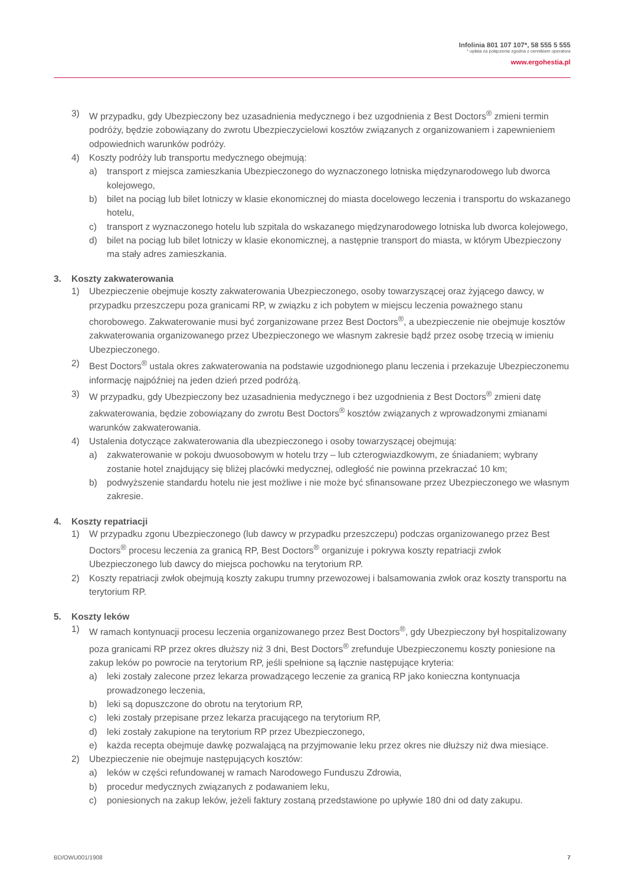Infolinia 801 107 107*, 58 555 5 555
* opłata za połączenie zgodna z cennikiem operatora
www.ergohestia.pl
3) W przypadku, gdy Ubezpieczony bez uzasadnienia medycznego i bez uzgodnienia z Best Doctors<sup>®</sup> zmieni termin podróży, będzie zobowiązany do zwrotu Ubezpieczycielowi kosztów związanych z organizowaniem i zapewnieniem odpowiednich warunków podróży.
4) Koszty podróży lub transportu medycznego obejmują:
a) transport z miejsca zamieszkania Ubezpieczonego do wyznaczonego lotniska międzynarodowego lub dworca kolejowego,
b) bilet na pociąg lub bilet lotniczy w klasie ekonomicznej do miasta docelowego leczenia i transportu do wskazanego hotelu,
c) transport z wyznaczonego hotelu lub szpitala do wskazanego międzynarodowego lotniska lub dworca kolejowego,
d) bilet na pociąg lub bilet lotniczy w klasie ekonomicznej, a następnie transport do miasta, w którym Ubezpieczony ma stały adres zamieszkania.
3. Koszty zakwaterowania
1) Ubezpieczenie obejmuje koszty zakwaterowania Ubezpieczonego, osoby towarzyszącej oraz żyjącego dawcy, w przypadku przeszczepu poza granicami RP, w związku z ich pobytem w miejscu leczenia poważnego stanu chorobowego. Zakwaterowanie musi być zorganizowane przez Best Doctors<sup>®</sup>, a ubezpieczenie nie obejmuje kosztów zakwaterowania organizowanego przez Ubezpieczonego we własnym zakresie bądź przez osobę trzecią w imieniu Ubezpieczonego.
2) Best Doctors<sup>®</sup> ustala okres zakwaterowania na podstawie uzgodnionego planu leczenia i przekazuje Ubezpieczonemu informację najpóźniej na jeden dzień przed podróżą.
3) W przypadku, gdy Ubezpieczony bez uzasadnienia medycznego i bez uzgodnienia z Best Doctors<sup>®</sup> zmieni datę zakwaterowania, będzie zobowiązany do zwrotu Best Doctors<sup>®</sup> kosztów związanych z wprowadzonymi zmianami warunków zakwaterowania.
4) Ustalenia dotyczące zakwaterowania dla ubezpieczonego i osoby towarzyszącej obejmują:
a) zakwaterowanie w pokoju dwuosobowym w hotelu trzy – lub czterogwiazdkowym, ze śniadaniem; wybrany zostanie hotel znajdujący się bliżej placówki medycznej, odległość nie powinna przekraczać 10 km;
b) podwyższenie standardu hotelu nie jest możliwe i nie może być sfinansowane przez Ubezpieczonego we własnym zakresie.
4. Koszty repatriacji
1) W przypadku zgonu Ubezpieczonego (lub dawcy w przypadku przeszczepu) podczas organizowanego przez Best Doctors<sup>®</sup> procesu leczenia za granicą RP, Best Doctors<sup>®</sup> organizuje i pokrywa koszty repatriacji zwłok Ubezpieczonego lub dawcy do miejsca pochowku na terytorium RP.
2) Koszty repatriacji zwłok obejmują koszty zakupu trumny przewozowej i balsamowania zwłok oraz koszty transportu na terytorium RP.
5. Koszty leków
1) W ramach kontynuacji procesu leczenia organizowanego przez Best Doctors<sup>®</sup>, gdy Ubezpieczony był hospitalizowany poza granicami RP przez okres dłuższy niż 3 dni, Best Doctors<sup>®</sup> zrefunduje Ubezpieczonemu koszty poniesione na zakup leków po powrocie na terytorium RP, jeśli spełnione są łącznie następujące kryteria:
a) leki zostały zalecone przez lekarza prowadzącego leczenie za granicą RP jako konieczna kontynuacja prowadzonego leczenia,
b) leki są dopuszczone do obrotu na terytorium RP,
c) leki zostały przepisane przez lekarza pracującego na terytorium RP,
d) leki zostały zakupione na terytorium RP przez Ubezpieczonego,
e) każda recepta obejmuje dawkę pozwalającą na przyjmowanie leku przez okres nie dłuższy niż dwa miesiące.
2) Ubezpieczenie nie obejmuje następujących kosztów:
a) leków w części refundowanej w ramach Narodowego Funduszu Zdrowia,
b) procedur medycznych związanych z podawaniem leku,
c) poniesionych na zakup leków, jeżeli faktury zostaną przedstawione po upływie 180 dni od daty zakupu.
BD/OWU001/1908 7